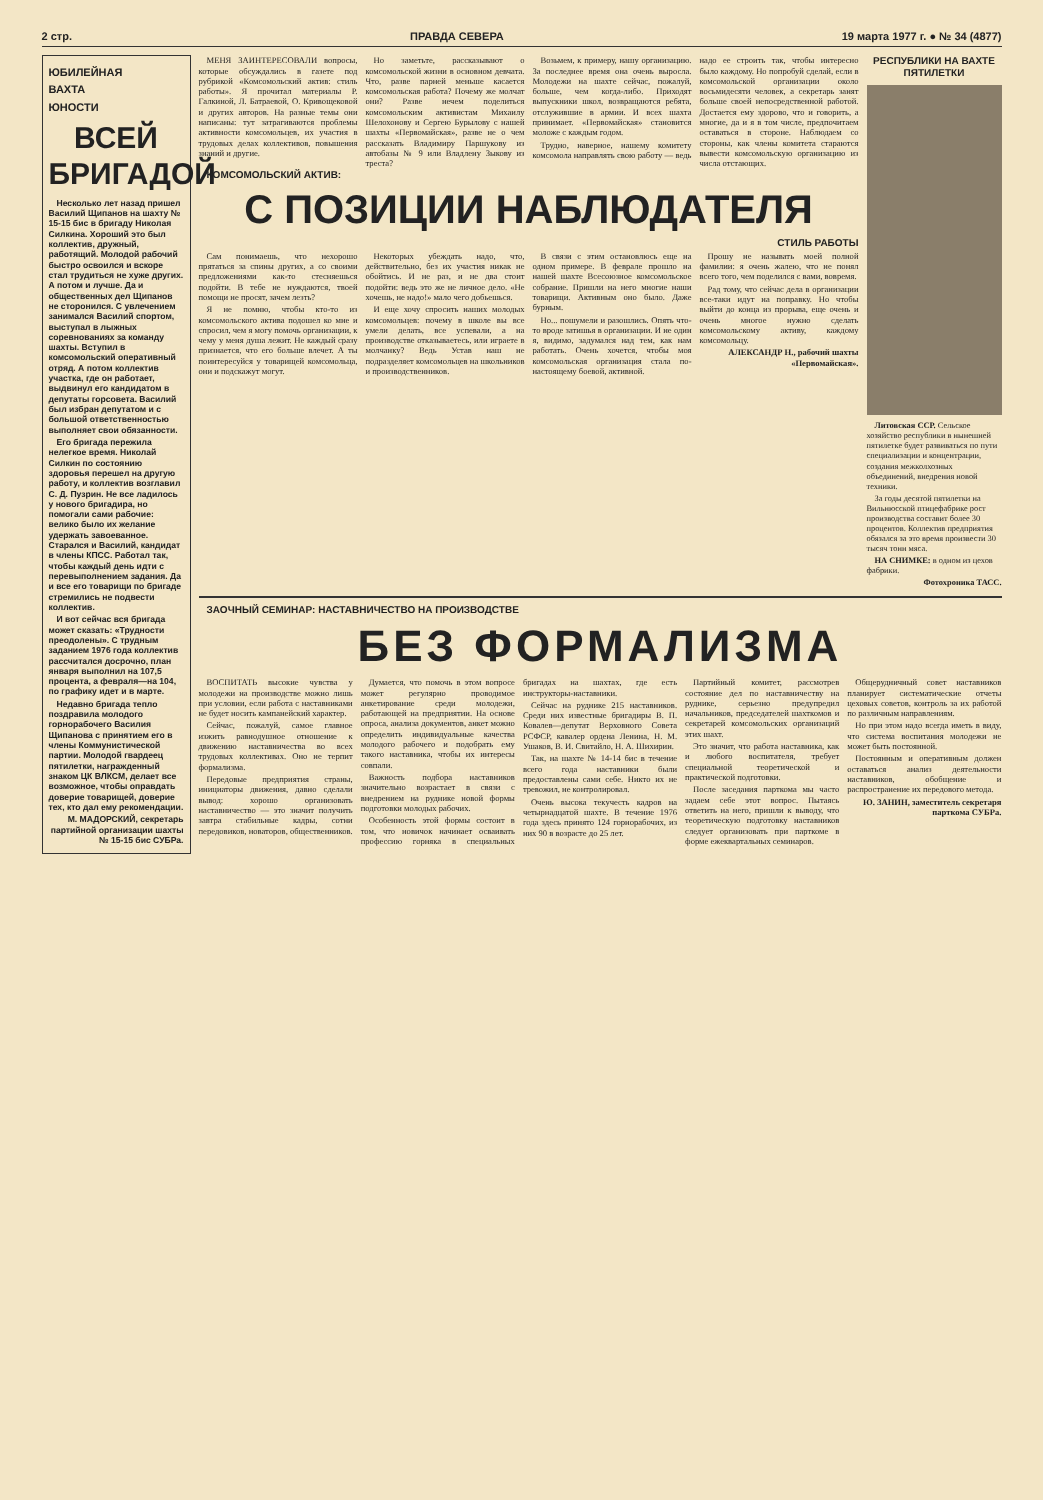2 стр. ПРАВДА СЕВЕРА 19 марта 1977 г. ● № 34 (4877)
ЮБИЛЕЙНАЯ
ВАХТА
ЮНОСТИ
ВСЕЙ БРИГАДОЙ
Несколько лет назад пришел Василий Щипанов на шахту № 15-15 бис в бригаду Николая Силкина. Хороший это был коллектив, дружный, работящий. Молодой рабочий быстро освоился и вскоре стал трудиться не хуже других. А потом и лучше. Да и общественных дел Щипанов не сторонился. С увлечением занимался Василий спортом, выступал в лыжных соревнованиях за команду шахты. Вступил в комсомольский оперативный отряд. А потом коллектив участка, где он работает, выдвинул его кандидатом в депутаты горсовета. Василий был избран депутатом и с большой ответственностью выполняет свои обязанности.
Его бригада пережила нелегкое время. Николай Силкин по состоянию здоровья перешел на другую работу, и коллектив возглавил С. Д. Пузрин. Не все ладилось у нового бригадира, но помогали сами рабочие: велико было их желание удержать завоеванное. Старался и Василий, кандидат в члены КПСС. Работал так, чтобы каждый день идти с перевыполнением задания. Да и все его товарищи по бригаде стремились не подвести коллектив.
И вот сейчас вся бригада может сказать: «Трудности преодолены». С трудным заданием 1976 года коллектив рассчитался досрочно, план января выполнил на 107,5 процента, а февраля—на 104, по графику идет и в марте.
Недавно бригада тепло поздравила молодого горнорабочего Василия Щипанова с принятием его в члены Коммунистической партии. Молодой гвардеец пятилетки, награжденный знаком ЦК ВЛКСМ, делает все возможное, чтобы оправдать доверие товарищей, доверие тех, кто дал ему рекомендации.
М. МАДОРСКИЙ, секретарь партийной организации шахты № 15-15 бис СУБРа.
МЕНЯ ЗАИНТЕРЕСОВАЛИ вопросы, которые обсуждались в газете под рубрикой «Комсомольский актив: стиль работы». Я прочитал материалы Р. Галкиной, Л. Батраевой, О. Кривощековой и других авторов. На разные темы они написаны: тут затрагиваются проблемы активности комсомольцев, их участия в трудовых делах коллективов, повышения знаний и другие.
Но заметьте, рассказывают о комсомольской жизни в основном девчата. Что, разве парней меньше касается комсомольская работа? Почему же молчат они? Разве нечем поделиться комсомольским активистам Михаилу Шелохонову и Сергею Бурылову с нашей шахты «Первомайская», разве не о чем рассказать Владимиру Паршукову из автобазы № 9 или Владлену Зыкову из треста?
Возьмем, к примеру, нашу организацию. За последнее время она очень выросла. Молодежи на шахте сейчас, пожалуй, больше, чем когда-либо. Приходят выпускники школ, возвращаются ребята, отслужившие в армии. И всех шахта принимает. «Первомайская» становится моложе с каждым годом.
Трудно, наверное, нашему комитету комсомола направлять свою работу — ведь надо ее строить так, чтобы интересно было каждому. Но попробуй сделай, если в комсомольской организации около восьмидесяти человек, а секретарь занят больше своей непосредственной работой. Достается ему здорово, что и говорить, а многие, да и я в том числе, предпочитаем оставаться в стороне. Наблюдаем со стороны, как члены комитета стараются вывести комсомольскую организацию из числа отстающих.
КОМСОМОЛЬСКИЙ АКТИВ:
С ПОЗИЦИИ НАБЛЮДАТЕЛЯ
СТИЛЬ РАБОТЫ
Сам понимаешь, что нехорошо прятаться за спины других, а со своими предложениями как-то стесняешься подойти. В тебе не нуждаются, твоей помощи не просят, зачем лезть?
Я не помню, чтобы кто-то из комсомольского актива подошел ко мне и спросил, чем я могу помочь организации, к чему у меня душа лежит. Не каждый сразу признается, что его больше влечет. А ты поинтересуйся у товарищей комсомольца, они и подскажут могут.
Некоторых убеждать надо, что, действительно, без их участия никак не обойтись. И не раз, и не два стоит подойти: ведь это же не личное дело. «Не хочешь, не надо!» мало чего добьешься.
И еще хочу спросить наших молодых комсомольцев: почему в школе вы все умели делать, все успевали, а на производстве отказываетесь, или играете в молчанку? Ведь Устав наш не подразделяет комсомольцев на школьников и производственников.
В связи с этим остановлюсь еще на одном примере. В феврале прошло на нашей шахте Всесоюзное комсомольское собрание. Пришли на него многие наши товарищи. Активным оно было. Даже бурным.
Но... пошумели и разошлись. Опять что-то вроде затишья в организации. И не один я, видимо, задумался над тем, как нам работать. Очень хочется, чтобы моя комсомольская организация стала по-настоящему боевой, активной.
Прошу не называть моей полной фамилии: я очень жалею, что не понял всего того, чем поделился с вами, вовремя.
Рад тому, что сейчас дела в организации все-таки идут на поправку. Но чтобы выйти до конца из прорыва, еще очень и очень многое нужно сделать комсомольскому активу, каждому комсомольцу.
АЛЕКСАНДР Н., рабочий шахты «Первомайская».
РЕСПУБЛИКИ НА ВАХТЕ ПЯТИЛЕТКИ
Литовская ССР. Сельское хозяйство республики в нынешней пятилетке будет развиваться по пути специализации и концентрации, создания межколхозных объединений, внедрения новой техники.
За годы десятой пятилетки на Вильнюсской птицефабрике рост производства составит более 30 процентов. Коллектив предприятия обязался за это время произвести 30 тысяч тонн мяса.
НА СНИМКЕ: в одном из цехов фабрики.
Фотохроника ТАСС.
ЗАОЧНЫЙ СЕМИНАР: НАСТАВНИЧЕСТВО НА ПРОИЗВОДСТВЕ
БЕЗ ФОРМАЛИЗМА
ВОСПИТАТЬ высокие чувства у молодежи на производстве можно лишь при условии, если работа с наставниками не будет носить кампанейский характер.
Сейчас, пожалуй, самое главное изжить равнодушное отношение к движению наставничества во всех трудовых коллективах. Оно не терпит формализма.
Передовые предприятия страны, инициаторы движения, давно сделали вывод: хорошо организовать наставничество — это значит получить завтра стабильные кадры, сотни передовиков, новаторов, общественников.
Думается, что помочь в этом вопросе может регулярно проводимое анкетирование среди молодежи, работающей на предприятии. На основе опроса, анализа документов, анкет можно определить индивидуальные качества молодого рабочего и подобрать ему такого наставника, чтобы их интересы совпали.
Важность подбора наставников значительно возрастает в связи с внедрением на руднике новой формы подготовки молодых рабочих.
Особенность этой формы состоит в том, что новичок начинает осваивать профессию горняка в специальных бригадах на шахтах, где есть инструкторы-наставники.
Сейчас на руднике 215 наставников. Среди них известные бригадиры В. П. Ковалев—депутат Верховного Совета РСФСР, кавалер ордена Ленина, Н. М. Ушаков, В. И. Свитайло, Н. А. Шихирин.
Так, на шахте № 14-14 бис в течение всего года наставники были предоставлены сами себе. Никто их не тревожил, не контролировал.
Очень высока текучесть кадров на четырнадцатой шахте. В течение 1976 года здесь принято 124 горнорабочих, из них 90 в возрасте до 25 лет.
Партийный комитет, рассмотрев состояние дел по наставничеству на руднике, серьезно предупредил начальников, председателей шахткомов и секретарей комсомольских организаций этих шахт.
Это значит, что работа наставника, как и любого воспитателя, требует специальной теоретической и практической подготовки.
После заседания парткома мы часто задаем себе этот вопрос. Пытаясь ответить на него, пришли к выводу, что теоретическую подготовку наставников следует организовать при парткоме в форме ежеквартальных семинаров.
Общерудничный совет наставников планирует систематические отчеты цеховых советов, контроль за их работой по различным направлениям.
Но при этом надо всегда иметь в виду, что система воспитания молодежи не может быть постоянной.
Постоянным и оперативным должен оставаться анализ деятельности наставников, обобщение и распространение их передового метода.
Ю. ЗАНИН, заместитель секретаря парткома СУБРа.